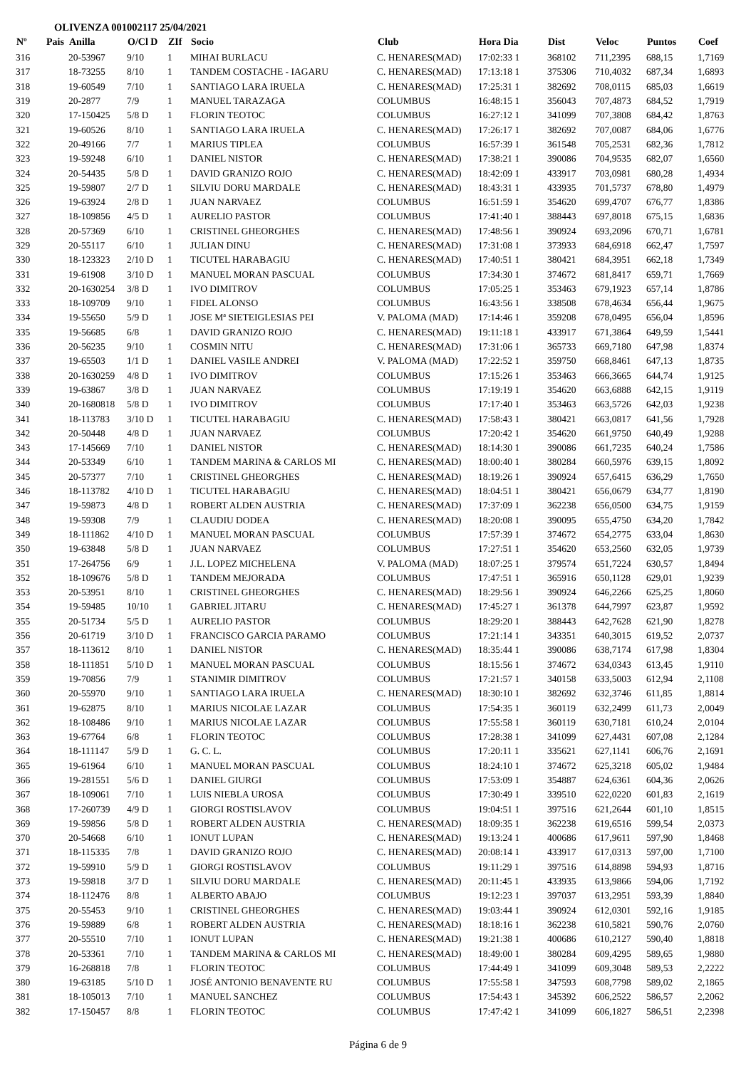OLIVENZA 001002117 25/04/2021
| Nº | Pais | Anilla | O/Cl D | ZIf | Socio | Club | Hora Dia | Dist | Veloc | Puntos | Coef |
| --- | --- | --- | --- | --- | --- | --- | --- | --- | --- | --- | --- |
| 316 | | 20-53967 | 9/10 | 1 | MIHAI BURLACU | C. HENARES(MAD) | 17:02:33 1 | 368102 | 711,2395 | 688,15 | 1,7169 |
| 317 | | 18-73255 | 8/10 | 1 | TANDEM COSTACHE - IAGARU | C. HENARES(MAD) | 17:13:18 1 | 375306 | 710,4032 | 687,34 | 1,6893 |
| 318 | | 19-60549 | 7/10 | 1 | SANTIAGO LARA IRUELA | C. HENARES(MAD) | 17:25:31 1 | 382692 | 708,0115 | 685,03 | 1,6619 |
| 319 | | 20-2877 | 7/9 | 1 | MANUEL TARAZAGA | COLUMBUS | 16:48:15 1 | 356043 | 707,4873 | 684,52 | 1,7919 |
| 320 | | 17-150425 | 5/8 D | 1 | FLORIN TEOTOC | COLUMBUS | 16:27:12 1 | 341099 | 707,3808 | 684,42 | 1,8763 |
| 321 | | 19-60526 | 8/10 | 1 | SANTIAGO LARA IRUELA | C. HENARES(MAD) | 17:26:17 1 | 382692 | 707,0087 | 684,06 | 1,6776 |
| 322 | | 20-49166 | 7/7 | 1 | MARIUS TIPLEA | COLUMBUS | 16:57:39 1 | 361548 | 705,2531 | 682,36 | 1,7812 |
| 323 | | 19-59248 | 6/10 | 1 | DANIEL NISTOR | C. HENARES(MAD) | 17:38:21 1 | 390086 | 704,9535 | 682,07 | 1,6560 |
| 324 | | 20-54435 | 5/8 D | 1 | DAVID GRANIZO ROJO | C. HENARES(MAD) | 18:42:09 1 | 433917 | 703,0981 | 680,28 | 1,4934 |
| 325 | | 19-59807 | 2/7 D | 1 | SILVIU DORU MARDALE | C. HENARES(MAD) | 18:43:31 1 | 433935 | 701,5737 | 678,80 | 1,4979 |
| 326 | | 19-63924 | 2/8 D | 1 | JUAN NARVAEZ | COLUMBUS | 16:51:59 1 | 354620 | 699,4707 | 676,77 | 1,8386 |
| 327 | | 18-109856 | 4/5 D | 1 | AURELIO PASTOR | COLUMBUS | 17:41:40 1 | 388443 | 697,8018 | 675,15 | 1,6836 |
| 328 | | 20-57369 | 6/10 | 1 | CRISTINEL GHEORGHES | C. HENARES(MAD) | 17:48:56 1 | 390924 | 693,2096 | 670,71 | 1,6781 |
| 329 | | 20-55117 | 6/10 | 1 | JULIAN DINU | C. HENARES(MAD) | 17:31:08 1 | 373933 | 684,6918 | 662,47 | 1,7597 |
| 330 | | 18-123323 | 2/10 D | 1 | TICUTEL HARABAGIU | C. HENARES(MAD) | 17:40:51 1 | 380421 | 684,3951 | 662,18 | 1,7349 |
| 331 | | 19-61908 | 3/10 D | 1 | MANUEL MORAN PASCUAL | COLUMBUS | 17:34:30 1 | 374672 | 681,8417 | 659,71 | 1,7669 |
| 332 | | 20-1630254 | 3/8 D | 1 | IVO DIMITROV | COLUMBUS | 17:05:25 1 | 353463 | 679,1923 | 657,14 | 1,8786 |
| 333 | | 18-109709 | 9/10 | 1 | FIDEL ALONSO | COLUMBUS | 16:43:56 1 | 338508 | 678,4634 | 656,44 | 1,9675 |
| 334 | | 19-55650 | 5/9 D | 1 | JOSE Mª SIETEIGLESIAS PEI | V. PALOMA (MAD) | 17:14:46 1 | 359208 | 678,0495 | 656,04 | 1,8596 |
| 335 | | 19-56685 | 6/8 | 1 | DAVID GRANIZO ROJO | C. HENARES(MAD) | 19:11:18 1 | 433917 | 671,3864 | 649,59 | 1,5441 |
| 336 | | 20-56235 | 9/10 | 1 | COSMIN NITU | C. HENARES(MAD) | 17:31:06 1 | 365733 | 669,7180 | 647,98 | 1,8374 |
| 337 | | 19-65503 | 1/1 D | 1 | DANIEL VASILE ANDREI | V. PALOMA (MAD) | 17:22:52 1 | 359750 | 668,8461 | 647,13 | 1,8735 |
| 338 | | 20-1630259 | 4/8 D | 1 | IVO DIMITROV | COLUMBUS | 17:15:26 1 | 353463 | 666,3665 | 644,74 | 1,9125 |
| 339 | | 19-63867 | 3/8 D | 1 | JUAN NARVAEZ | COLUMBUS | 17:19:19 1 | 354620 | 663,6888 | 642,15 | 1,9119 |
| 340 | | 20-1680818 | 5/8 D | 1 | IVO DIMITROV | COLUMBUS | 17:17:40 1 | 353463 | 663,5726 | 642,03 | 1,9238 |
| 341 | | 18-113783 | 3/10 D | 1 | TICUTEL HARABAGIU | C. HENARES(MAD) | 17:58:43 1 | 380421 | 663,0817 | 641,56 | 1,7928 |
| 342 | | 20-50448 | 4/8 D | 1 | JUAN NARVAEZ | COLUMBUS | 17:20:42 1 | 354620 | 661,9750 | 640,49 | 1,9288 |
| 343 | | 17-145669 | 7/10 | 1 | DANIEL NISTOR | C. HENARES(MAD) | 18:14:30 1 | 390086 | 661,7235 | 640,24 | 1,7586 |
| 344 | | 20-53349 | 6/10 | 1 | TANDEM MARINA & CARLOS MI | C. HENARES(MAD) | 18:00:40 1 | 380284 | 660,5976 | 639,15 | 1,8092 |
| 345 | | 20-57377 | 7/10 | 1 | CRISTINEL GHEORGHES | C. HENARES(MAD) | 18:19:26 1 | 390924 | 657,6415 | 636,29 | 1,7650 |
| 346 | | 18-113782 | 4/10 D | 1 | TICUTEL HARABAGIU | C. HENARES(MAD) | 18:04:51 1 | 380421 | 656,0679 | 634,77 | 1,8190 |
| 347 | | 19-59873 | 4/8 D | 1 | ROBERT ALDEN AUSTRIA | C. HENARES(MAD) | 17:37:09 1 | 362238 | 656,0500 | 634,75 | 1,9159 |
| 348 | | 19-59308 | 7/9 | 1 | CLAUDIU DODEA | C. HENARES(MAD) | 18:20:08 1 | 390095 | 655,4750 | 634,20 | 1,7842 |
| 349 | | 18-111862 | 4/10 D | 1 | MANUEL MORAN PASCUAL | COLUMBUS | 17:57:39 1 | 374672 | 654,2775 | 633,04 | 1,8630 |
| 350 | | 19-63848 | 5/8 D | 1 | JUAN NARVAEZ | COLUMBUS | 17:27:51 1 | 354620 | 653,2560 | 632,05 | 1,9739 |
| 351 | | 17-264756 | 6/9 | 1 | J.L. LOPEZ MICHELENA | V. PALOMA (MAD) | 18:07:25 1 | 379574 | 651,7224 | 630,57 | 1,8494 |
| 352 | | 18-109676 | 5/8 D | 1 | TANDEM MEJORADA | COLUMBUS | 17:47:51 1 | 365916 | 650,1128 | 629,01 | 1,9239 |
| 353 | | 20-53951 | 8/10 | 1 | CRISTINEL GHEORGHES | C. HENARES(MAD) | 18:29:56 1 | 390924 | 646,2266 | 625,25 | 1,8060 |
| 354 | | 19-59485 | 10/10 | 1 | GABRIEL JITARU | C. HENARES(MAD) | 17:45:27 1 | 361378 | 644,7997 | 623,87 | 1,9592 |
| 355 | | 20-51734 | 5/5 D | 1 | AURELIO PASTOR | COLUMBUS | 18:29:20 1 | 388443 | 642,7628 | 621,90 | 1,8278 |
| 356 | | 20-61719 | 3/10 D | 1 | FRANCISCO GARCIA PARAMO | COLUMBUS | 17:21:14 1 | 343351 | 640,3015 | 619,52 | 2,0737 |
| 357 | | 18-113612 | 8/10 | 1 | DANIEL NISTOR | C. HENARES(MAD) | 18:35:44 1 | 390086 | 638,7174 | 617,98 | 1,8304 |
| 358 | | 18-111851 | 5/10 D | 1 | MANUEL MORAN PASCUAL | COLUMBUS | 18:15:56 1 | 374672 | 634,0343 | 613,45 | 1,9110 |
| 359 | | 19-70856 | 7/9 | 1 | STANIMIR DIMITROV | COLUMBUS | 17:21:57 1 | 340158 | 633,5003 | 612,94 | 2,1108 |
| 360 | | 20-55970 | 9/10 | 1 | SANTIAGO LARA IRUELA | C. HENARES(MAD) | 18:30:10 1 | 382692 | 632,3746 | 611,85 | 1,8814 |
| 361 | | 19-62875 | 8/10 | 1 | MARIUS NICOLAE LAZAR | COLUMBUS | 17:54:35 1 | 360119 | 632,2499 | 611,73 | 2,0049 |
| 362 | | 18-108486 | 9/10 | 1 | MARIUS NICOLAE LAZAR | COLUMBUS | 17:55:58 1 | 360119 | 630,7181 | 610,24 | 2,0104 |
| 363 | | 19-67764 | 6/8 | 1 | FLORIN TEOTOC | COLUMBUS | 17:28:38 1 | 341099 | 627,4431 | 607,08 | 2,1284 |
| 364 | | 18-111147 | 5/9 D | 1 | G. C. L. | COLUMBUS | 17:20:11 1 | 335621 | 627,1141 | 606,76 | 2,1691 |
| 365 | | 19-61964 | 6/10 | 1 | MANUEL MORAN PASCUAL | COLUMBUS | 18:24:10 1 | 374672 | 625,3218 | 605,02 | 1,9484 |
| 366 | | 19-281551 | 5/6 D | 1 | DANIEL GIURGI | COLUMBUS | 17:53:09 1 | 354887 | 624,6361 | 604,36 | 2,0626 |
| 367 | | 18-109061 | 7/10 | 1 | LUIS NIEBLA UROSA | COLUMBUS | 17:30:49 1 | 339510 | 622,0220 | 601,83 | 2,1619 |
| 368 | | 17-260739 | 4/9 D | 1 | GIORGI ROSTISLAVOV | COLUMBUS | 19:04:51 1 | 397516 | 621,2644 | 601,10 | 1,8515 |
| 369 | | 19-59856 | 5/8 D | 1 | ROBERT ALDEN AUSTRIA | C. HENARES(MAD) | 18:09:35 1 | 362238 | 619,6516 | 599,54 | 2,0373 |
| 370 | | 20-54668 | 6/10 | 1 | IONUT LUPAN | C. HENARES(MAD) | 19:13:24 1 | 400686 | 617,9611 | 597,90 | 1,8468 |
| 371 | | 18-115335 | 7/8 | 1 | DAVID GRANIZO ROJO | C. HENARES(MAD) | 20:08:14 1 | 433917 | 617,0313 | 597,00 | 1,7100 |
| 372 | | 19-59910 | 5/9 D | 1 | GIORGI ROSTISLAVOV | COLUMBUS | 19:11:29 1 | 397516 | 614,8898 | 594,93 | 1,8716 |
| 373 | | 19-59818 | 3/7 D | 1 | SILVIU DORU MARDALE | C. HENARES(MAD) | 20:11:45 1 | 433935 | 613,9866 | 594,06 | 1,7192 |
| 374 | | 18-112476 | 8/8 | 1 | ALBERTO ABAJO | COLUMBUS | 19:12:23 1 | 397037 | 613,2951 | 593,39 | 1,8840 |
| 375 | | 20-55453 | 9/10 | 1 | CRISTINEL GHEORGHES | C. HENARES(MAD) | 19:03:44 1 | 390924 | 612,0301 | 592,16 | 1,9185 |
| 376 | | 19-59889 | 6/8 | 1 | ROBERT ALDEN AUSTRIA | C. HENARES(MAD) | 18:18:16 1 | 362238 | 610,5821 | 590,76 | 2,0760 |
| 377 | | 20-55510 | 7/10 | 1 | IONUT LUPAN | C. HENARES(MAD) | 19:21:38 1 | 400686 | 610,2127 | 590,40 | 1,8818 |
| 378 | | 20-53361 | 7/10 | 1 | TANDEM MARINA & CARLOS MI | C. HENARES(MAD) | 18:49:00 1 | 380284 | 609,4295 | 589,65 | 1,9880 |
| 379 | | 16-268818 | 7/8 | 1 | FLORIN TEOTOC | COLUMBUS | 17:44:49 1 | 341099 | 609,3048 | 589,53 | 2,2222 |
| 380 | | 19-63185 | 5/10 D | 1 | JOSÉ ANTONIO BENAVENTE RU | COLUMBUS | 17:55:58 1 | 347593 | 608,7798 | 589,02 | 2,1865 |
| 381 | | 18-105013 | 7/10 | 1 | MANUEL SANCHEZ | COLUMBUS | 17:54:43 1 | 345392 | 606,2522 | 586,57 | 2,2062 |
| 382 | | 17-150457 | 8/8 | 1 | FLORIN TEOTOC | COLUMBUS | 17:47:42 1 | 341099 | 606,1827 | 586,51 | 2,2398 |
Página 6 de 9